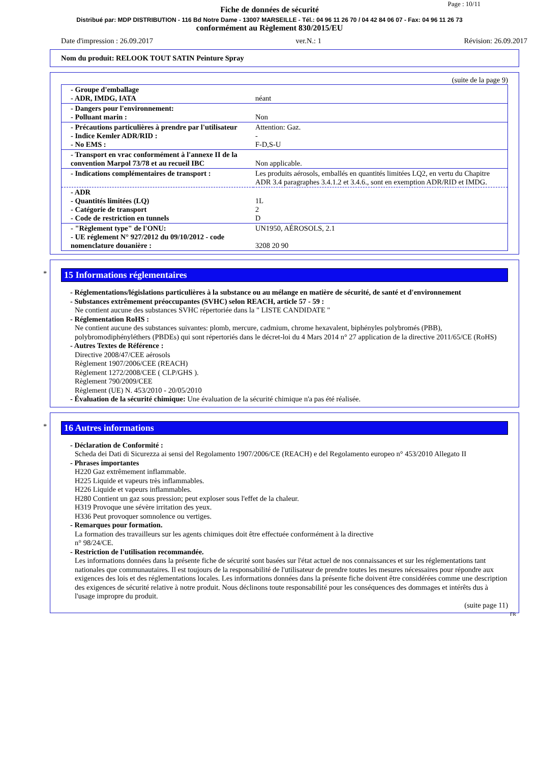Page : 10/11
Fiche de données de sécurité
Distribué par: MDP DISTRIBUTION - 116 Bd Notre Dame - 13007 MARSEILLE - Tél.: 04 96 11 26 70 / 04 42 84 06 07 - Fax: 04 96 11 26 73
conformément au Règlement 830/2015/EU
Date d'impression : 26.09.2017 ver.N.: 1 Révision: 26.09.2017
Nom du produit: RELOOK TOUT SATIN Peinture Spray
(suite de la page 9)
| - Groupe d'emballage - ADR, IMDG, IATA | néant |
| - Dangers pour l'environnement: - Polluant marin : | Non |
| - Précautions particulières à prendre par l'utilisateur - Indice Kemler ADR/RID : - No EMS : | Attention: Gaz. - F-D,S-U |
| - Transport en vrac conformément à l'annexe II de la convention Marpol 73/78 et au recueil IBC | Non applicable. |
| - Indications complémentaires de transport : | Les produits aérosols, emballés en quantités limitées LQ2, en vertu du Chapitre ADR 3.4 paragraphes 3.4.1.2 et 3.4.6., sont en exemption ADR/RID et IMDG. |
| - ADR - Quantités limitées (LQ) - Catégorie de transport - Code de restriction en tunnels | 1L 2 D |
| - "Règlement type" de l'ONU: - UE réglement N° 927/2012 du 09/10/2012 - code nomenclature douanière : | UN1950, AÉROSOLS, 2.1 3208 20 90 |
*
15 Informations réglementaires
- Réglementations/législations particulières à la substance ou au mélange en matière de sécurité, de santé et d'environnement
- Substances extrêmement préoccupantes (SVHC) selon REACH, article 57 - 59 :
Ne contient aucune des substances SVHC répertoriée dans la " LISTE CANDIDATE "
- Réglementation RoHS :
Ne contient aucune des substances suivantes: plomb, mercure, cadmium, chrome hexavalent, biphényles polybromés (PBB), polybromodiphényléthers (PBDEs) qui sont répertoriés dans le décret-loi du 4 Mars 2014 n° 27 application de la directive 2011/65/CE (RoHS)
- Autres Textes de Référence :
Directive 2008/47/CEE aérosols
Règlement 1907/2006/CEE (REACH)
Règlement 1272/2008/CEE ( CLP/GHS ).
Règlement 790/2009/CEE
Règlement (UE) N. 453/2010 - 20/05/2010
- Évaluation de la sécurité chimique: Une évaluation de la sécurité chimique n'a pas été réalisée.
*
16 Autres informations
- Déclaration de Conformité :
Scheda dei Dati di Sicurezza ai sensi del Regolamento 1907/2006/CE (REACH) e del Regolamento europeo n° 453/2010 Allegato II
- Phrases importantes
H220 Gaz extrêmement inflammable.
H225 Liquide et vapeurs très inflammables.
H226 Liquide et vapeurs inflammables.
H280 Contient un gaz sous pression; peut exploser sous l'effet de la chaleur.
H319 Provoque une sévère irritation des yeux.
H336 Peut provoquer somnolence ou vertiges.
- Remarques pour formation.
La formation des travailleurs sur les agents chimiques doit être effectuée conformément à la directive
n° 98/24/CE.
- Restriction de l'utilisation recommandée.
Les informations données dans la présente fiche de sécurité sont basées sur l'état actuel de nos connaissances et sur les réglementations tant nationales que communautaires. Il est toujours de la responsabilité de l'utilisateur de prendre toutes les mesures nécessaires pour répondre aux exigences des lois et des réglementations locales. Les informations données dans la présente fiche doivent être considérées comme une description des exigences de sécurité relative à notre produit. Nous déclinons toute responsabilité pour les conséquences des dommages et intérêts dus à l'usage impropre du produit.
(suite page 11)
FR